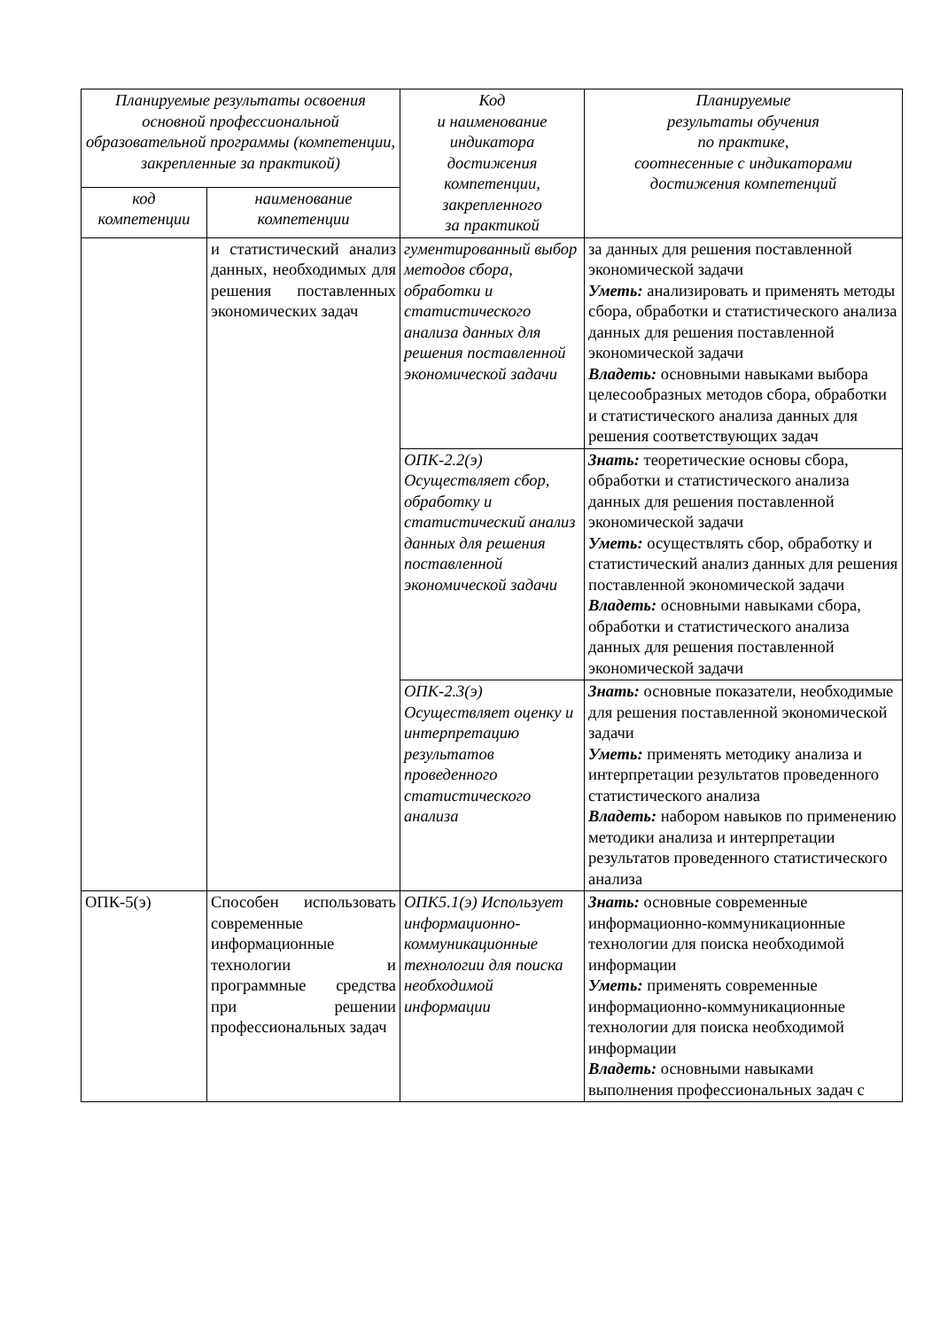| Планируемые результаты освоения основной профессиональной образовательной программы (компетенции, закрепленные за практикой) | | Код и наименование индикатора достижения компетенции, закрепленного за практикой | Планируемые результаты обучения по практике, соотнесенные с индикаторами достижения компетенций |
| --- | --- | --- | --- |
| код компетенции | наименование компетенции | | |
| | и статистический анализ данных, необходимых для решения поставленных экономических задач | гументированный выбор методов сбора, обработки и статистического анализа данных для решения поставленной экономической задачи | за данных для решения поставленной экономической задачи Уметь: анализировать и применять методы сбора, обработки и статистического анализа данных для решения поставленной экономической задачи Владеть: основными навыками выбора целесообразных методов сбора, обработки и статистического анализа данных для решения соответствующих задач |
| | | ОПК-2.2(э) Осуществляет сбор, обработку и статистический анализ данных для решения поставленной экономической задачи | Знать: теоретические основы сбора, обработки и статистического анализа данных для решения поставленной экономической задачи Уметь: осуществлять сбор, обработку и статистический анализ данных для решения поставленной экономической задачи Владеть: основными навыками сбора, обработки и статистического анализа данных для решения поставленной экономической задачи |
| | | ОПК-2.3(э) Осуществляет оценку и интерпретацию результатов проведенного статистического анализа | Знать: основные показатели, необходимые для решения поставленной экономической задачи Уметь: применять методику анализа и интерпретации результатов проведенного статистического анализа Владеть: набором навыков по применению методики анализа и интерпретации результатов проведенного статистического анализа |
| ОПК-5(э) | Способен использовать современные информационные технологии и программные средства при решении профессиональных задач | ОПК5.1(э) Использует информационно-коммуникационные технологии для поиска необходимой информации | Знать: основные современные информационно-коммуникационные технологии для поиска необходимой информации Уметь: применять современные информационно-коммуникационные технологии для поиска необходимой информации Владеть: основными навыками выполнения профессиональных задач с |